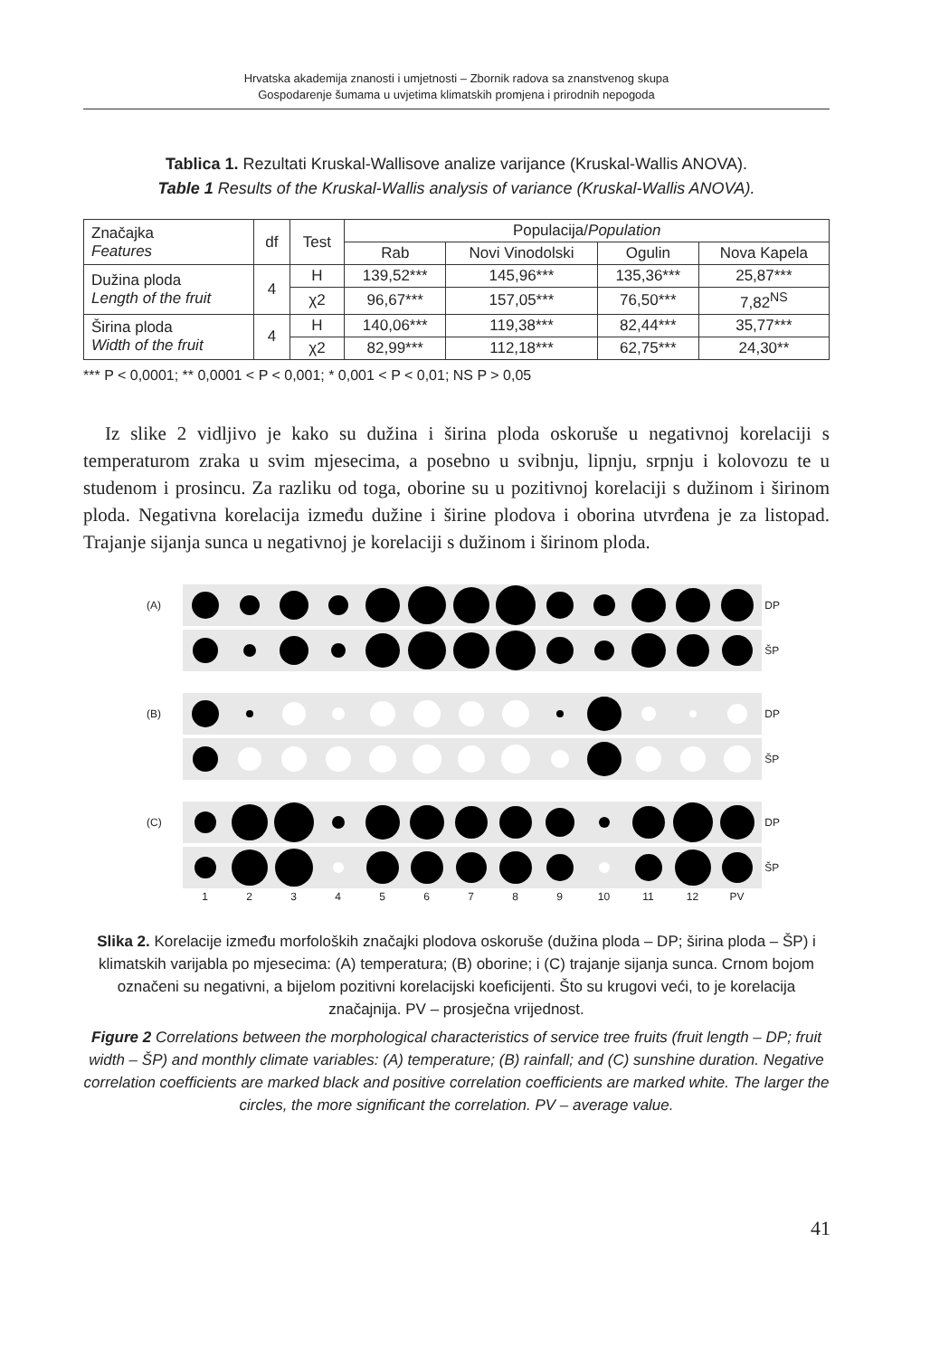Hrvatska akademija znanosti i umjetnosti – Zbornik radova sa znanstvenog skupa
Gospodarenje šumama u uvjetima klimatskih promjena i prirodnih nepogoda
Tablica 1. Rezultati Kruskal-Wallisove analize varijance (Kruskal-Wallis ANOVA).
Table 1 Results of the Kruskal-Wallis analysis of variance (Kruskal-Wallis ANOVA).
| Značajka Features | df | Test | Populacija/ Population | | | |
| | | | Rab | Novi Vinodolski | Ogulin | Nova Kapela |
| Dužina ploda Length of the fruit | 4 | H | 139,52*** | 145,96*** | 135,36*** | 25,87*** |
| | | χ2 | 96,67*** | 157,05*** | 76,50*** | 7,82<sup>NS</sup> |
| Širina ploda Width of the fruit | 4 | H | 140,06*** | 119,38*** | 82,44*** | 35,77*** |
| | | χ2 | 82,99*** | 112,18*** | 62,75*** | 24,30** |
*** P < 0,0001; ** 0,0001 < P < 0,001; * 0,001 < P < 0,01; NS P > 0,05
Iz slike 2 vidljivo je kako su dužina i širina ploda oskoruše u negativnoj korelaciji s temperaturom zraka u svim mjesecima, a posebno u svibnju, lipnju, srpnju i kolovozu te u studenom i prosincu. Za razliku od toga, oborine su u pozitivnoj korelaciji s dužinom i širinom ploda. Negativna korelacija između dužine i širine plodova i oborina utvrđena je za listopad. Trajanje sijanja sunca u negativnoj je korelaciji s dužinom i širinom ploda.
(A)
DP
ŠP
(B)
DP
ŠP
(C)
DP
ŠP
1 2 3 4 5 6 7 8 9 10 11 12 PV
Slika 2. Korelacije između morfoloških značajki plodova oskoruše (dužina ploda – DP; širina ploda – ŠP) i klimatskih varijabla po mjesecima: (A) temperatura; (B) oborine; i (C) trajanje sijanja sunca. Crnom bojom označeni su negativni, a bijelom pozitivni korelacijski koeficijenti. Što su krugovi veći, to je korelacija značajnija. PV – prosječna vrijednost.
Figure 2 Correlations between the morphological characteristics of service tree fruits (fruit length – DP; fruit width – ŠP) and monthly climate variables: (A) temperature; (B) rainfall; and (C) sunshine duration. Negative correlation coefficients are marked black and positive correlation coefficients are marked white. The larger the circles, the more significant the correlation. PV – average value.
41